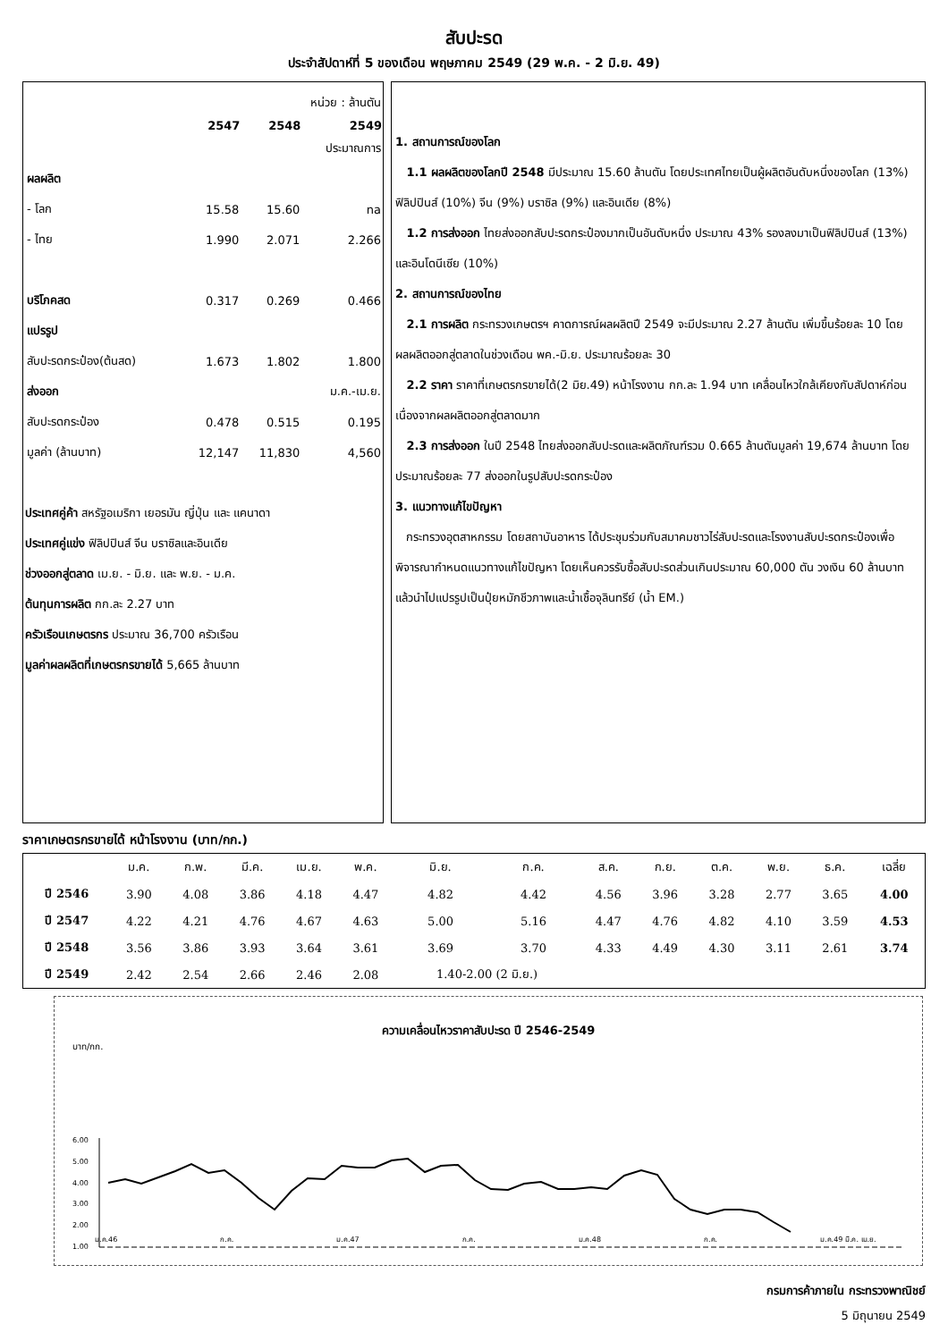สับปะรด
ประจำสัปดาห์ที่ 5 ของเดือน พฤษภาคม 2549 (29 พ.ค. - 2 มิ.ย. 49)
| | หน่วย : ล้านตัน | | |
| | 2547 | 2548 | 2549 |
| | | | ประมาณการ |
| ผลผลิต | | | |
| - โลก | 15.58 | 15.60 | na |
| - ไทย | 1.990 | 2.071 | 2.266 |
| บริโภคสด | 0.317 | 0.269 | 0.466 |
| แปรรูป | | | |
| สับปะรดกระป๋อง(ต้นสด) | 1.673 | 1.802 | 1.800 |
| ส่งออก | | | ม.ค.-เม.ย. |
| สับปะรดกระป๋อง | 0.478 | 0.515 | 0.195 |
| มูลค่า (ล้านบาท) | 12,147 | 11,830 | 4,560 |
ประเทศคู่ค้า สหรัฐอเมริกา เยอรมัน ญี่ปุ่น และ แคนาดา
ประเทศคู่แข่ง ฟิลิปปินส์ จีน บราซิลและอินเดีย
ช่วงออกสู่ตลาด เม.ย. - มิ.ย. และ พ.ย. - ม.ค.
ต้นทุนการผลิต กก.ละ 2.27 บาท
ครัวเรือนเกษตรกร ประมาณ 36,700 ครัวเรือน
มูลค่าผลผลิตที่เกษตรกรขายได้ 5,665 ล้านบาท
1. สถานการณ์ของโลก
1.1 ผลผลิตของโลกปี 2548 มีประมาณ 15.60 ล้านตัน โดยประเทศไทยเป็นผู้ผลิตอันดับหนึ่งของโลก (13%) ฟิลิปปินส์ (10%) จีน (9%) บราซิล (9%) และอินเดีย (8%)
1.2 การส่งออก ไทยส่งออกสับปะรดกระป๋องมากเป็นอันดับหนึ่ง ประมาณ 43% รองลงมาเป็นฟิลิปปินส์ (13%) และอินโดนีเซีย (10%)
2. สถานการณ์ของไทย
2.1 การผลิต กระทรวงเกษตรฯ คาดการณ์ผลผลิตปี 2549 จะมีประมาณ 2.27 ล้านตัน เพิ่มขึ้นร้อยละ 10 โดยผลผลิตออกสู่ตลาดในช่วงเดือน พค.-มิ.ย. ประมาณร้อยละ 30
2.2 ราคา ราคาที่เกษตรกรขายได้(2 มิย.49) หน้าโรงงาน กก.ละ 1.94 บาท เคลื่อนไหวใกล้เคียงกับสัปดาห์ก่อน เนื่องจากผลผลิตออกสู่ตลาดมาก
2.3 การส่งออก ในปี 2548 ไทยส่งออกสับปะรดและผลิตภัณฑ์รวม 0.665 ล้านตันมูลค่า 19,674 ล้านบาท โดยประมาณร้อยละ 77 ส่งออกในรูปสับปะรดกระป๋อง
3. แนวทางแก้ไขปัญหา
กระทรวงอุตสาหกรรม โดยสถาบันอาหาร ได้ประชุมร่วมกับสมาคมชาวไร่สับปะรดและโรงงานสับปะรดกระป๋องเพื่อพิจารณากำหนดแนวทางแก้ไขปัญหา โดยเห็นควรรับซื้อสับปะรดส่วนเกินประมาณ 60,000 ตัน วงเงิน 60 ล้านบาท แล้วนำไปแปรรูปเป็นปุ๋ยหมักชีวภาพและน้ำเชื้อจุลินทรีย์ (น้ำ EM.)
ราคาเกษตรกรขายได้ หน้าโรงงาน (บาท/กก.)
| | ม.ค. | ก.พ. | มี.ค. | เม.ย. | พ.ค. | มิ.ย. | ก.ค. | ส.ค. | ก.ย. | ต.ค. | พ.ย. | ธ.ค. | เฉลี่ย |
| --- | --- | --- | --- | --- | --- | --- | --- | --- | --- | --- | --- | --- | --- |
| ปี 2546 | 3.90 | 4.08 | 3.86 | 4.18 | 4.47 | 4.82 | 4.42 | 4.56 | 3.96 | 3.28 | 2.77 | 3.65 | 4.00 |
| ปี 2547 | 4.22 | 4.21 | 4.76 | 4.67 | 4.63 | 5.00 | 5.16 | 4.47 | 4.76 | 4.82 | 4.10 | 3.59 | 4.53 |
| ปี 2548 | 3.56 | 3.86 | 3.93 | 3.64 | 3.61 | 3.69 | 3.70 | 4.33 | 4.49 | 4.30 | 3.11 | 2.61 | 3.74 |
| ปี 2549 | 2.42 | 2.54 | 2.66 | 2.46 | 2.08 | 1.40-2.00 (2 มิ.ย.) | | | | | | | |
ความเคลื่อนไหวราคาสับปะรด ปี 2546-2549
บาท/กก.
6.00
5.00
4.00
3.00
2.00
1.00
ม.ค.46 ก.ค. ม.ค.47 ก.ค. ม.ค.48 ก.ค. ม.ค.49 มี.ค. เม.ย.
กรมการค้าภายใน กระทรวงพาณิชย์
5 มิถุนายน 2549